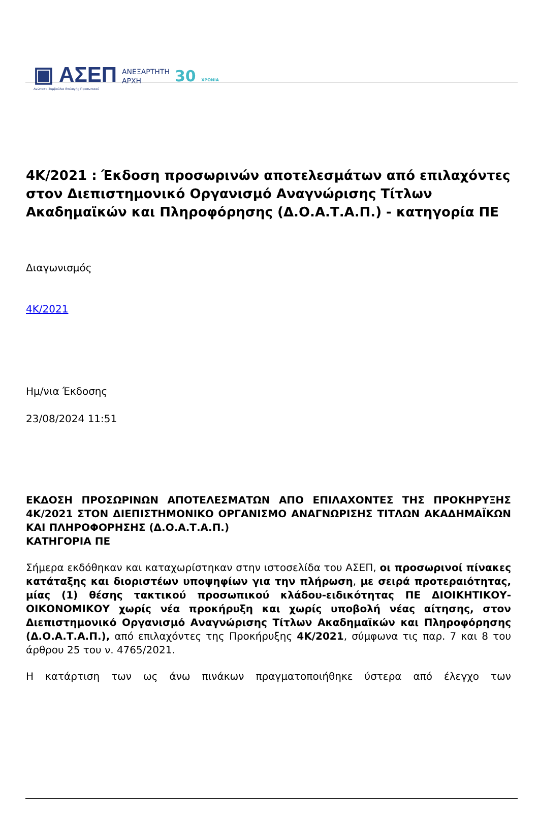▣ ΑΣΕΠ
Ανώτατο Συμβούλιο Επιλογής Προσωπικού
ΑΝΕΞΑΡΤΗΤΗ
ΑΡΧΗ
30 ΧΡΟΝΙΑ
4Κ/2021 : Έκδοση προσωρινών αποτελεσμάτων από επιλαχόντες στον Διεπιστημονικό Οργανισμό Αναγνώρισης Τίτλων Ακαδημαϊκών και Πληροφόρησης (Δ.Ο.Α.Τ.Α.Π.) - κατηγορία ΠΕ
Διαγωνισμός
4Κ/2021
Ημ/νια Έκδοσης
23/08/2024 11:51
ΕΚΔΟΣΗ ΠΡΟΣΩΡΙΝΩΝ ΑΠΟΤΕΛΕΣΜΑΤΩΝ ΑΠΟ ΕΠΙΛΑΧΟΝΤΕΣ ΤΗΣ ΠΡΟΚΗΡΥΞΗΣ 4Κ/2021 ΣΤΟΝ ΔΙΕΠΙΣΤΗΜΟΝΙΚΟ ΟΡΓΑΝΙΣΜΟ ΑΝΑΓΝΩΡΙΣΗΣ ΤΙΤΛΩΝ ΑΚΑΔΗΜΑΪΚΩΝ ΚΑΙ ΠΛΗΡΟΦΟΡΗΣΗΣ (Δ.Ο.Α.Τ.Α.Π.)
ΚΑΤΗΓΟΡΙΑ ΠΕ
Σήμερα εκδόθηκαν και καταχωρίστηκαν στην ιστοσελίδα του ΑΣΕΠ, οι προσωρινοί πίνακες κατάταξης και διοριστέων υποψηφίων για την πλήρωση, με σειρά προτεραιότητας, μίας (1) θέσης τακτικού προσωπικού κλάδου-ειδικότητας ΠΕ ΔΙΟΙΚΗΤΙΚΟΥ-ΟΙΚΟΝΟΜΙΚΟΥ χωρίς νέα προκήρυξη και χωρίς υποβολή νέας αίτησης, στον Διεπιστημονικό Οργανισμό Αναγνώρισης Τίτλων Ακαδημαϊκών και Πληροφόρησης (Δ.Ο.Α.Τ.Α.Π.), από επιλαχόντες της Προκήρυξης 4Κ/2021, σύμφωνα τις παρ. 7 και 8 του άρθρου 25 του ν. 4765/2021.
Η κατάρτιση των ως άνω πινάκων πραγματοποιήθηκε ύστερα από έλεγχο των